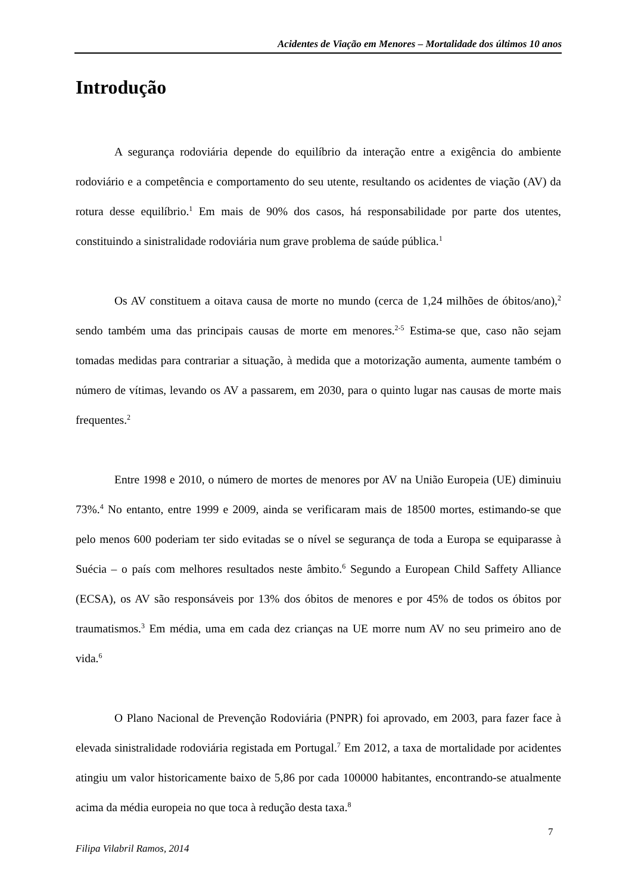Acidentes de Viação em Menores – Mortalidade dos últimos 10 anos
Introdução
A segurança rodoviária depende do equilíbrio da interação entre a exigência do ambiente rodoviário e a competência e comportamento do seu utente, resultando os acidentes de viação (AV) da rotura desse equilíbrio.<sup>1</sup> Em mais de 90% dos casos, há responsabilidade por parte dos utentes, constituindo a sinistralidade rodoviária num grave problema de saúde pública.<sup>1</sup>
Os AV constituem a oitava causa de morte no mundo (cerca de 1,24 milhões de óbitos/ano),<sup>2</sup> sendo também uma das principais causas de morte em menores.<sup>2-5</sup> Estima-se que, caso não sejam tomadas medidas para contrariar a situação, à medida que a motorização aumenta, aumente também o número de vítimas, levando os AV a passarem, em 2030, para o quinto lugar nas causas de morte mais frequentes.<sup>2</sup>
Entre 1998 e 2010, o número de mortes de menores por AV na União Europeia (UE) diminuiu 73%.<sup>4</sup> No entanto, entre 1999 e 2009, ainda se verificaram mais de 18500 mortes, estimando-se que pelo menos 600 poderiam ter sido evitadas se o nível se segurança de toda a Europa se equiparasse à Suécia – o país com melhores resultados neste âmbito.<sup>6</sup> Segundo a European Child Saffety Alliance (ECSA), os AV são responsáveis por 13% dos óbitos de menores e por 45% de todos os óbitos por traumatismos.<sup>3</sup> Em média, uma em cada dez crianças na UE morre num AV no seu primeiro ano de vida.<sup>6</sup>
O Plano Nacional de Prevenção Rodoviária (PNPR) foi aprovado, em 2003, para fazer face à elevada sinistralidade rodoviária registada em Portugal.<sup>7</sup> Em 2012, a taxa de mortalidade por acidentes atingiu um valor historicamente baixo de 5,86 por cada 100000 habitantes, encontrando-se atualmente acima da média europeia no que toca à redução desta taxa.<sup>8</sup>
7
Filipa Vilabril Ramos, 2014